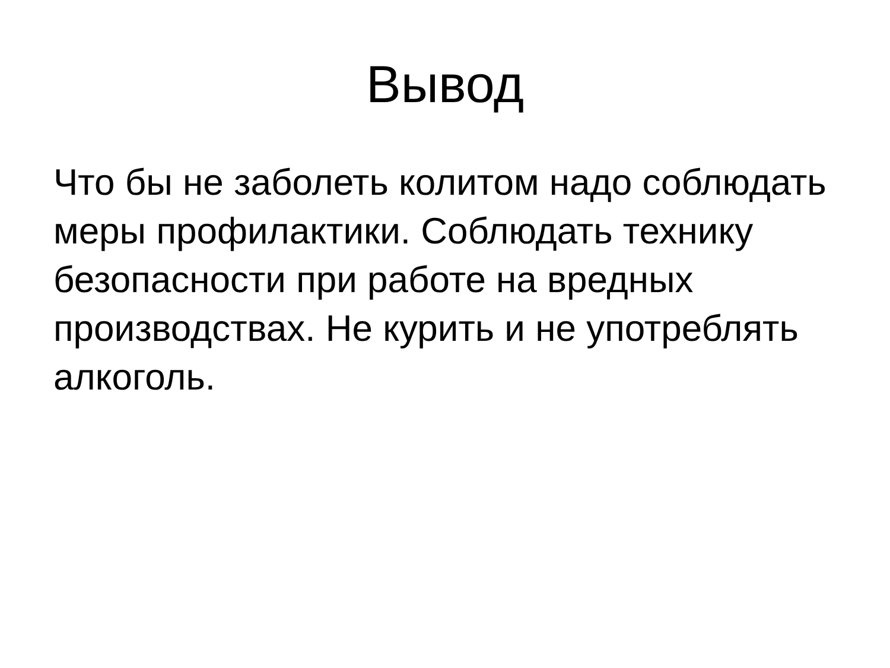Вывод
Что бы не заболеть колитом надо соблюдать
меры профилактики. Соблюдать технику
безопасности при работе на вредных
производствах. Не курить и не употреблять
алкоголь.